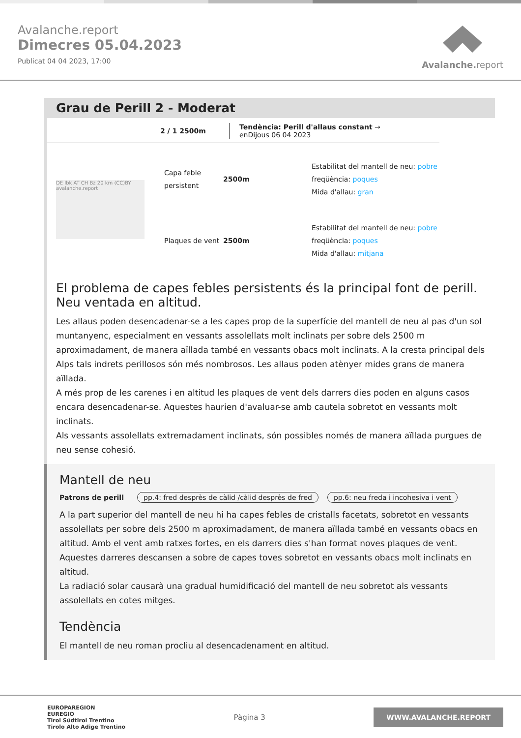Avalanche.report
Dimecres 05.04.2023
Publicat 04 04 2023, 17:00
Avalanche. report
Grau de Perill 2 - Moderat
2 / 1 2500m
Tendència: Perill d'allaus constant →
enDijous 06 04 2023
DE Ibk AT CH Bz 20 km (CC)BY avalanche.report
Capa feble persistent
2500m
Estabilitat del mantell de neu: pobre
freqüència: poques
Mida d'allau: gran
Plaques de vent
2500m
Estabilitat del mantell de neu: pobre
freqüència: poques
Mida d'allau: mitjana
El problema de capes febles persistents és la principal font de perill. Neu ventada en altitud.
Les allaus poden desencadenar-se a les capes prop de la superfície del mantell de neu al pas d'un sol muntanyenc, especialment en vessants assolellats molt inclinats per sobre dels 2500 m aproximadament, de manera aïllada també en vessants obacs molt inclinats. A la cresta principal dels Alps tals indrets perillosos són més nombrosos. Les allaus poden atènyer mides grans de manera aïllada.
A més prop de les carenes i en altitud les plaques de vent dels darrers dies poden en alguns casos encara desencadenar-se. Aquestes haurien d'avaluar-se amb cautela sobretot en vessants molt inclinats.
Als vessants assolellats extremadament inclinats, són possibles només de manera aïllada purgues de neu sense cohesió.
Mantell de neu
Patrons de perill pp.4: fred desprès de càlid /càlid desprès de fred pp.6: neu freda i incohesiva i vent
A la part superior del mantell de neu hi ha capes febles de cristalls facetats, sobretot en vessants assolellats per sobre dels 2500 m aproximadament, de manera aïllada també en vessants obacs en altitud. Amb el vent amb ratxes fortes, en els darrers dies s'han format noves plaques de vent. Aquestes darreres descansen a sobre de capes toves sobretot en vessants obacs molt inclinats en altitud.
La radiació solar causarà una gradual humidificació del mantell de neu sobretot als vessants assolellats en cotes mitges.
Tendència
El mantell de neu roman procliu al desencadenament en altitud.
EUROPAREGION
EUREGIO
Tirol Südtirol Trentino
Tirolo Alto Adige Trentino
Pàgina 3
WWW.AVALANCHE.REPORT